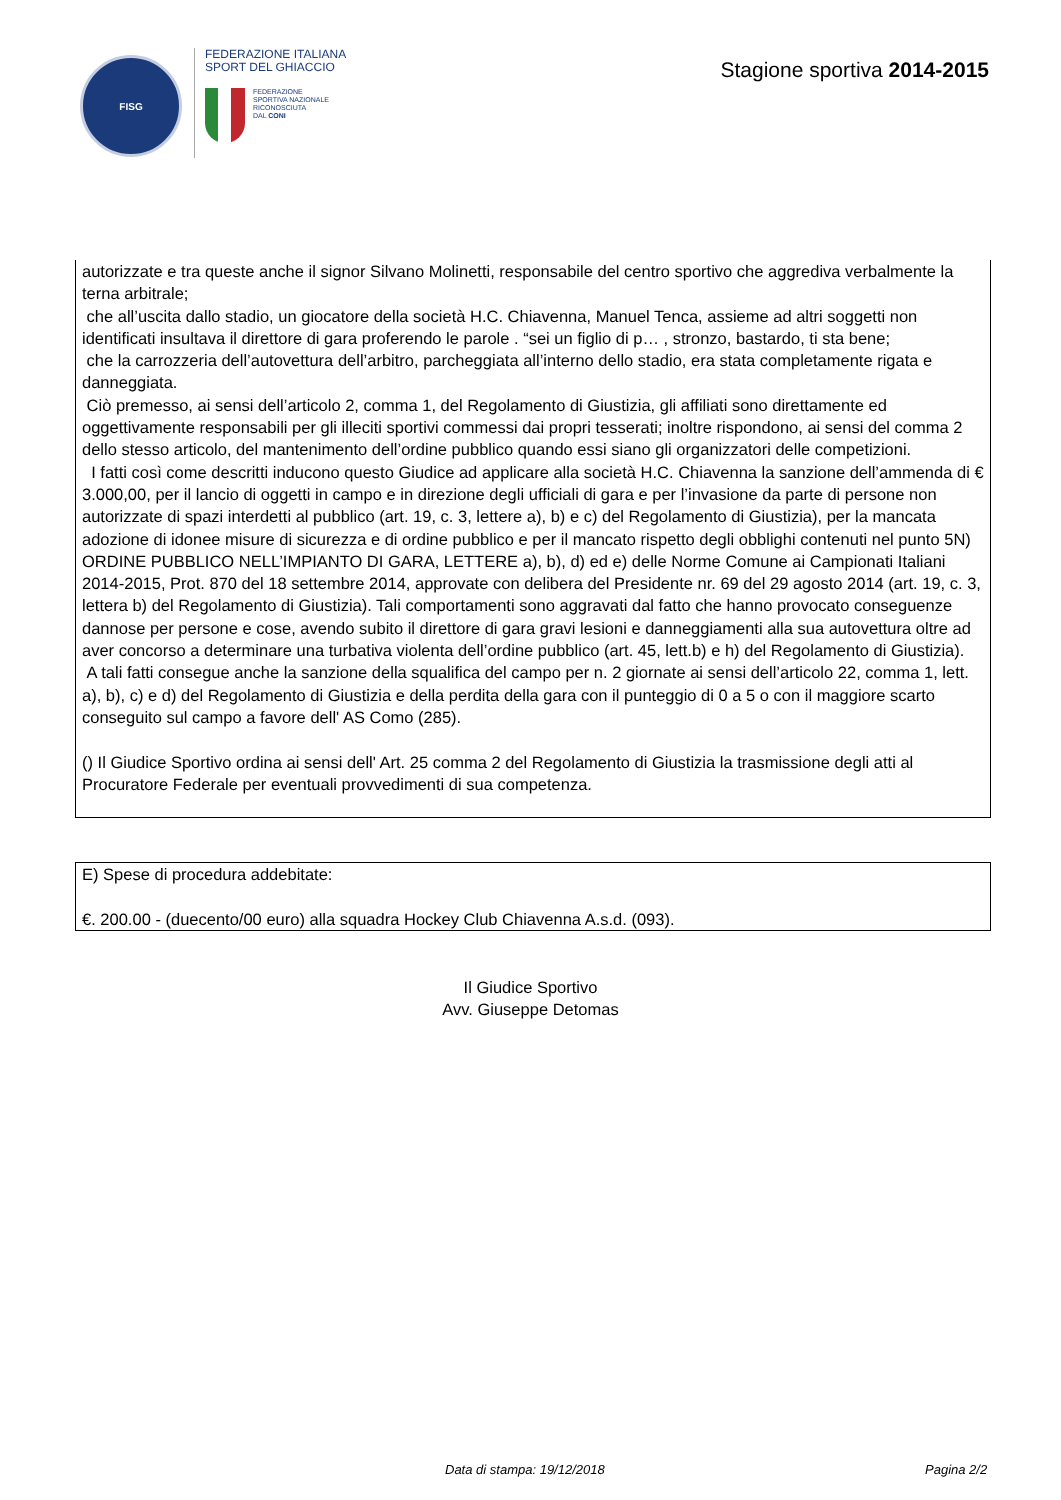FISG
FEDERAZIONE ITALIANA
SPORT DEL GHIACCIO
FEDERAZIONE
SPORTIVA NAZIONALE
RICONOSCIUTA
DAL CONI
Stagione sportiva 2014-2015
autorizzate e tra queste anche il signor Silvano Molinetti, responsabile del centro sportivo che aggrediva verbalmente la terna arbitrale;
che all’uscita dallo stadio, un giocatore della società H.C. Chiavenna, Manuel Tenca, assieme ad altri soggetti non identificati insultava il direttore di gara proferendo le parole . “sei un figlio di p… , stronzo, bastardo, ti sta bene;
che la carrozzeria dell’autovettura dell’arbitro, parcheggiata all’interno dello stadio, era stata completamente rigata e danneggiata.
Ciò premesso, ai sensi dell’articolo 2, comma 1, del Regolamento di Giustizia, gli affiliati sono direttamente ed oggettivamente responsabili per gli illeciti sportivi commessi dai propri tesserati; inoltre rispondono, ai sensi del comma 2 dello stesso articolo, del mantenimento dell’ordine pubblico quando essi siano gli organizzatori delle competizioni.
I fatti così come descritti inducono questo Giudice ad applicare alla società H.C. Chiavenna la sanzione dell’ammenda di € 3.000,00, per il lancio di oggetti in campo e in direzione degli ufficiali di gara e per l’invasione da parte di persone non autorizzate di spazi interdetti al pubblico (art. 19, c. 3, lettere a), b) e c) del Regolamento di Giustizia), per la mancata adozione di idonee misure di sicurezza e di ordine pubblico e per il mancato rispetto degli obblighi contenuti nel punto 5N) ORDINE PUBBLICO NELL’IMPIANTO DI GARA, LETTERE a), b), d) ed e) delle Norme Comune ai Campionati Italiani 2014-2015, Prot. 870 del 18 settembre 2014, approvate con delibera del Presidente nr. 69 del 29 agosto 2014 (art. 19, c. 3, lettera b) del Regolamento di Giustizia). Tali comportamenti sono aggravati dal fatto che hanno provocato conseguenze dannose per persone e cose, avendo subito il direttore di gara gravi lesioni e danneggiamenti alla sua autovettura oltre ad aver concorso a determinare una turbativa violenta dell’ordine pubblico (art. 45, lett.b) e h) del Regolamento di Giustizia).
A tali fatti consegue anche la sanzione della squalifica del campo per n. 2 giornate ai sensi dell’articolo 22, comma 1, lett. a), b), c) e d) del Regolamento di Giustizia e della perdita della gara con il punteggio di 0 a 5 o con il maggiore scarto conseguito sul campo a favore dell' AS Como (285).
() Il Giudice Sportivo ordina ai sensi dell' Art. 25 comma 2 del Regolamento di Giustizia la trasmissione degli atti al Procuratore Federale per eventuali provvedimenti di sua competenza.
E) Spese di procedura addebitate:
€. 200.00 - (duecento/00 euro) alla squadra Hockey Club Chiavenna A.s.d. (093).
Il Giudice Sportivo
Avv. Giuseppe Detomas
Data di stampa: 19/12/2018 Pagina 2/2